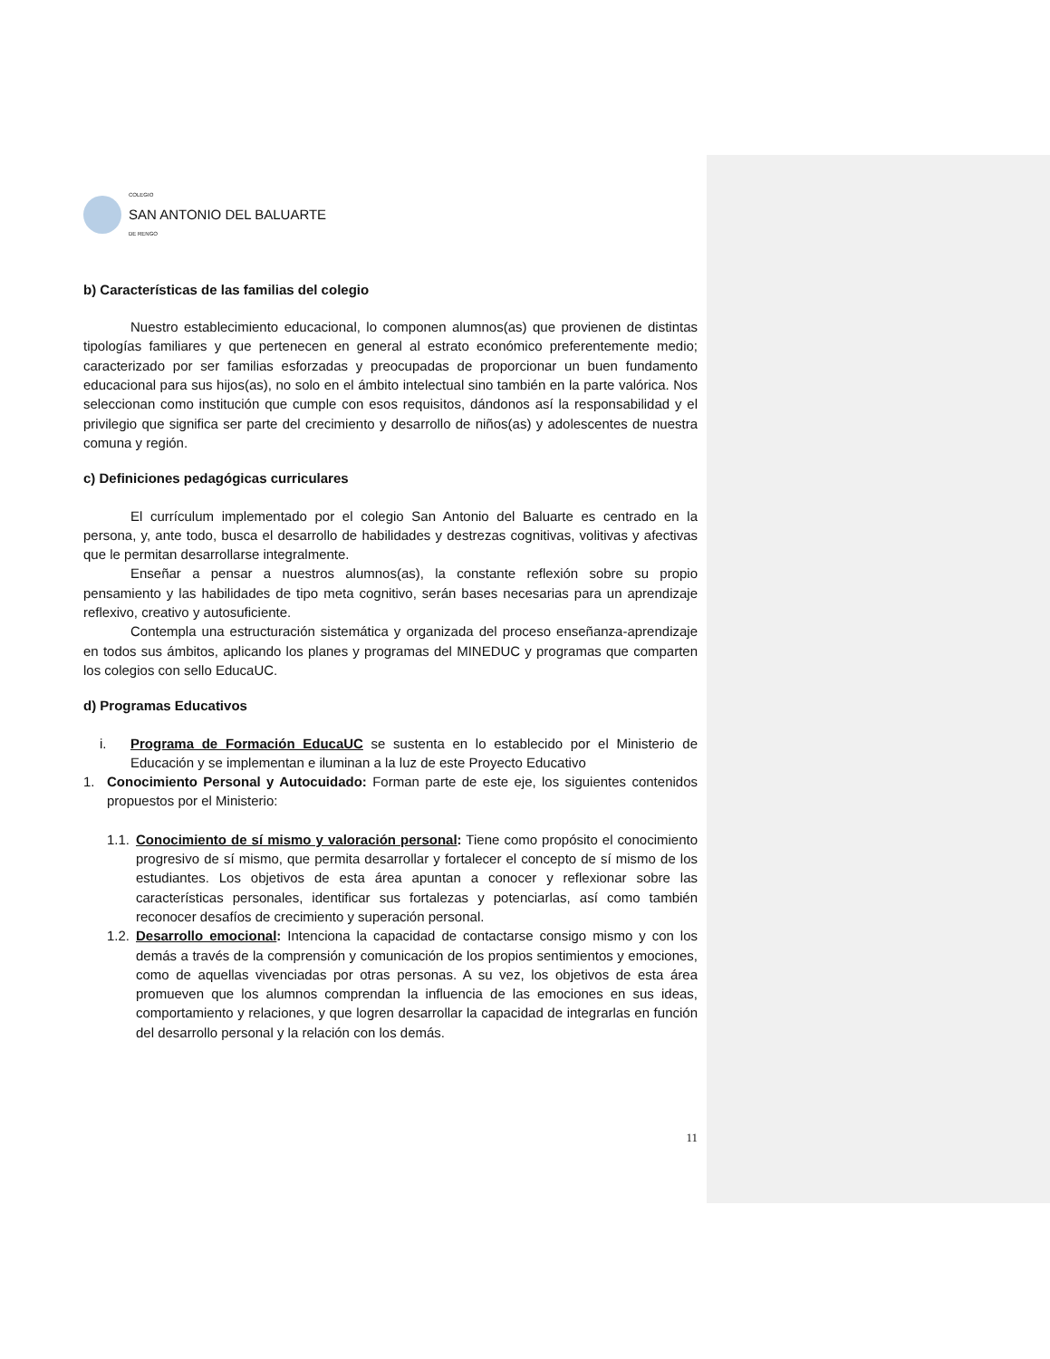COLEGIO
SAN ANTONIO DEL BALUARTE
DE RENGO
b) Características de las familias del colegio
Nuestro establecimiento educacional, lo componen alumnos(as) que provienen de distintas tipologías familiares y que pertenecen en general al estrato económico preferentemente medio; caracterizado por ser familias esforzadas y preocupadas de proporcionar un buen fundamento educacional para sus hijos(as), no solo en el ámbito intelectual sino también en la parte valórica. Nos seleccionan como institución que cumple con esos requisitos, dándonos así la responsabilidad y el privilegio que significa ser parte del crecimiento y desarrollo de niños(as) y adolescentes de nuestra comuna y región.
c) Definiciones pedagógicas curriculares
El currículum implementado por el colegio San Antonio del Baluarte es centrado en la persona, y, ante todo, busca el desarrollo de habilidades y destrezas cognitivas, volitivas y afectivas que le permitan desarrollarse integralmente.
Enseñar a pensar a nuestros alumnos(as), la constante reflexión sobre su propio pensamiento y las habilidades de tipo meta cognitivo, serán bases necesarias para un aprendizaje reflexivo, creativo y autosuficiente.
Contempla una estructuración sistemática y organizada del proceso enseñanza-aprendizaje en todos sus ámbitos, aplicando los planes y programas del MINEDUC y programas que comparten los colegios con sello EducaUC.
d) Programas Educativos
i. Programa de Formación EducaUC se sustenta en lo establecido por el Ministerio de Educación y se implementan e iluminan a la luz de este Proyecto Educativo
1. Conocimiento Personal y Autocuidado: Forman parte de este eje, los siguientes contenidos propuestos por el Ministerio:
1.1.
Conocimiento de sí mismo y valoración personal: Tiene como propósito el conocimiento progresivo de sí mismo, que permita desarrollar y fortalecer el concepto de sí mismo de los estudiantes. Los objetivos de esta área apuntan a conocer y reflexionar sobre las características personales, identificar sus fortalezas y potenciarlas, así como también reconocer desafíos de crecimiento y superación personal.
1.2.
Desarrollo emocional: Intenciona la capacidad de contactarse consigo mismo y con los demás a través de la comprensión y comunicación de los propios sentimientos y emociones, como de aquellas vivenciadas por otras personas. A su vez, los objetivos de esta área promueven que los alumnos comprendan la influencia de las emociones en sus ideas, comportamiento y relaciones, y que logren desarrollar la capacidad de integrarlas en función del desarrollo personal y la relación con los demás.
11